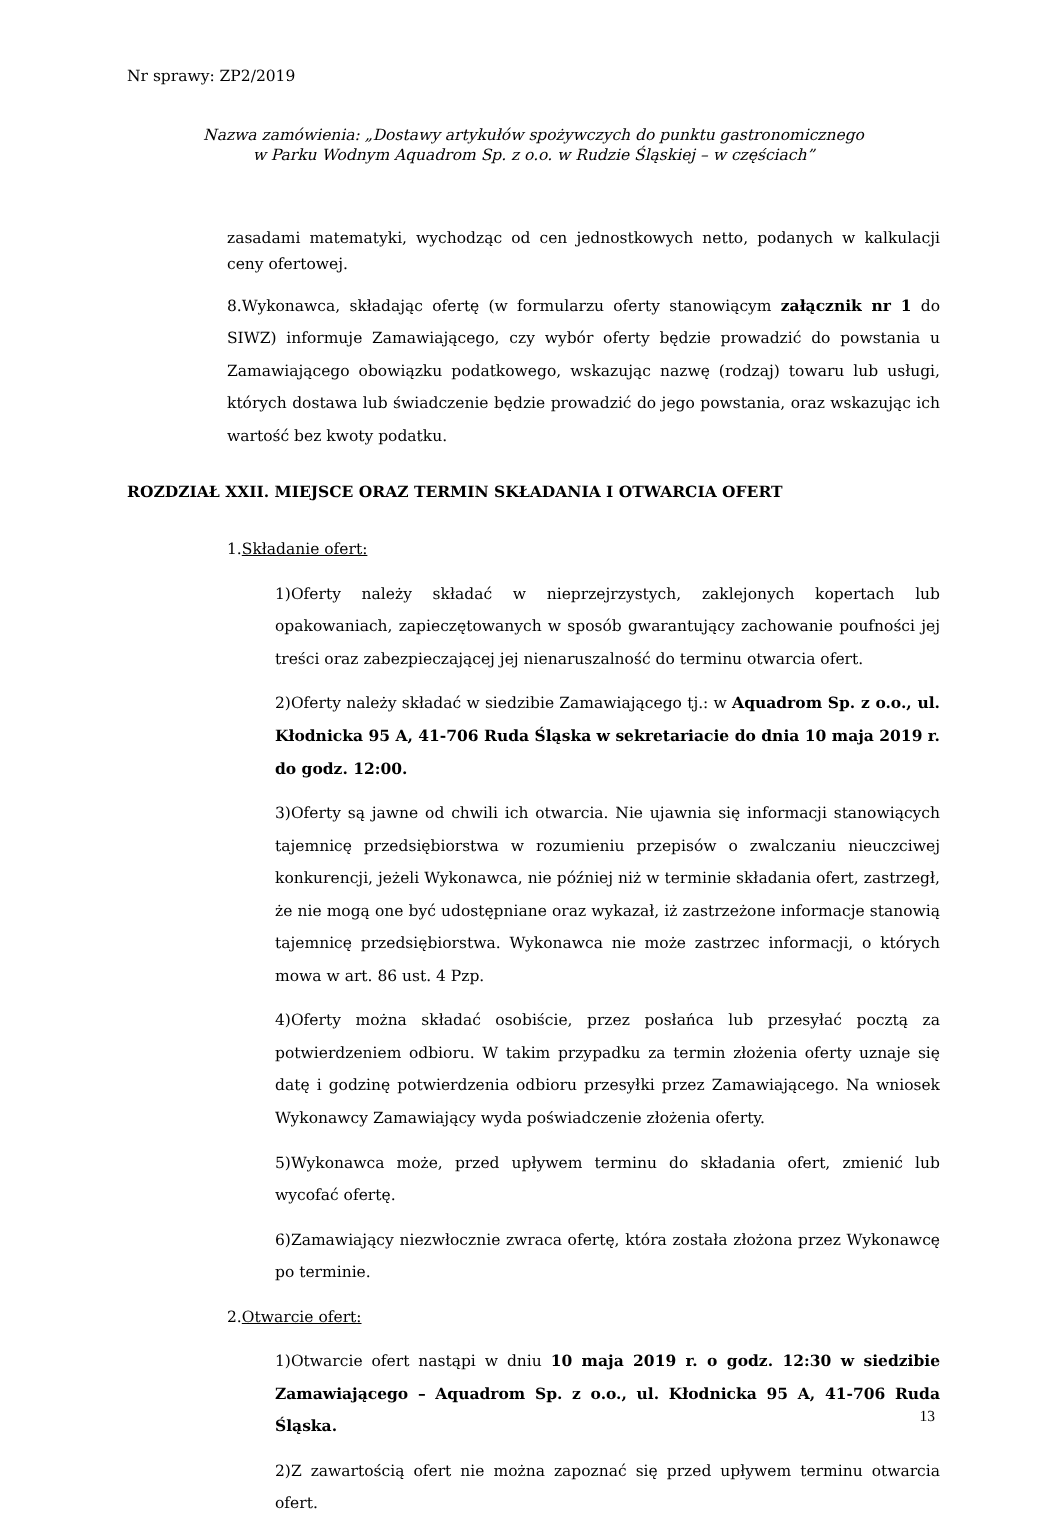Nr sprawy: ZP2/2019
Nazwa zamówienia: „Dostawy artykułów spożywczych do punktu gastronomicznego
w Parku Wodnym Aquadrom Sp. z o.o. w Rudzie Śląskiej – w częściach”
zasadami matematyki, wychodząc od cen jednostkowych netto, podanych w kalkulacji ceny ofertowej.
8.Wykonawca, składając ofertę (w formularzu oferty stanowiącym załącznik nr 1 do SIWZ) informuje Zamawiającego, czy wybór oferty będzie prowadzić do powstania u Zamawiającego obowiązku podatkowego, wskazując nazwę (rodzaj) towaru lub usługi, których dostawa lub świadczenie będzie prowadzić do jego powstania, oraz wskazując ich wartość bez kwoty podatku.
ROZDZIAŁ XXII. MIEJSCE ORAZ TERMIN SKŁADANIA I OTWARCIA OFERT
1.Składanie ofert:
1)Oferty należy składać w nieprzejrzystych, zaklejonych kopertach lub opakowaniach, zapieczętowanych w sposób gwarantujący zachowanie poufności jej treści oraz zabezpieczającej jej nienaruszalność do terminu otwarcia ofert.
2)Oferty należy składać w siedzibie Zamawiającego tj.: w Aquadrom Sp. z o.o., ul. Kłodnicka 95 A, 41-706 Ruda Śląska w sekretariacie do dnia 10 maja 2019 r. do godz. 12:00.
3)Oferty są jawne od chwili ich otwarcia. Nie ujawnia się informacji stanowiących tajemnicę przedsiębiorstwa w rozumieniu przepisów o zwalczaniu nieuczciwej konkurencji, jeżeli Wykonawca, nie później niż w terminie składania ofert, zastrzegł, że nie mogą one być udostępniane oraz wykazał, iż zastrzeżone informacje stanowią tajemnicę przedsiębiorstwa. Wykonawca nie może zastrzec informacji, o których mowa w art. 86 ust. 4 Pzp.
4)Oferty można składać osobiście, przez posłańca lub przesyłać pocztą za potwierdzeniem odbioru. W takim przypadku za termin złożenia oferty uznaje się datę i godzinę potwierdzenia odbioru przesyłki przez Zamawiającego. Na wniosek Wykonawcy Zamawiający wyda poświadczenie złożenia oferty.
5)Wykonawca może, przed upływem terminu do składania ofert, zmienić lub wycofać ofertę.
6)Zamawiający niezwłocznie zwraca ofertę, która została złożona przez Wykonawcę po terminie.
2.Otwarcie ofert:
1)Otwarcie ofert nastąpi w dniu 10 maja 2019 r. o godz. 12:30 w siedzibie Zamawiającego – Aquadrom Sp. z o.o., ul. Kłodnicka 95 A, 41-706 Ruda Śląska.
2)Z zawartością ofert nie można zapoznać się przed upływem terminu otwarcia ofert.
13